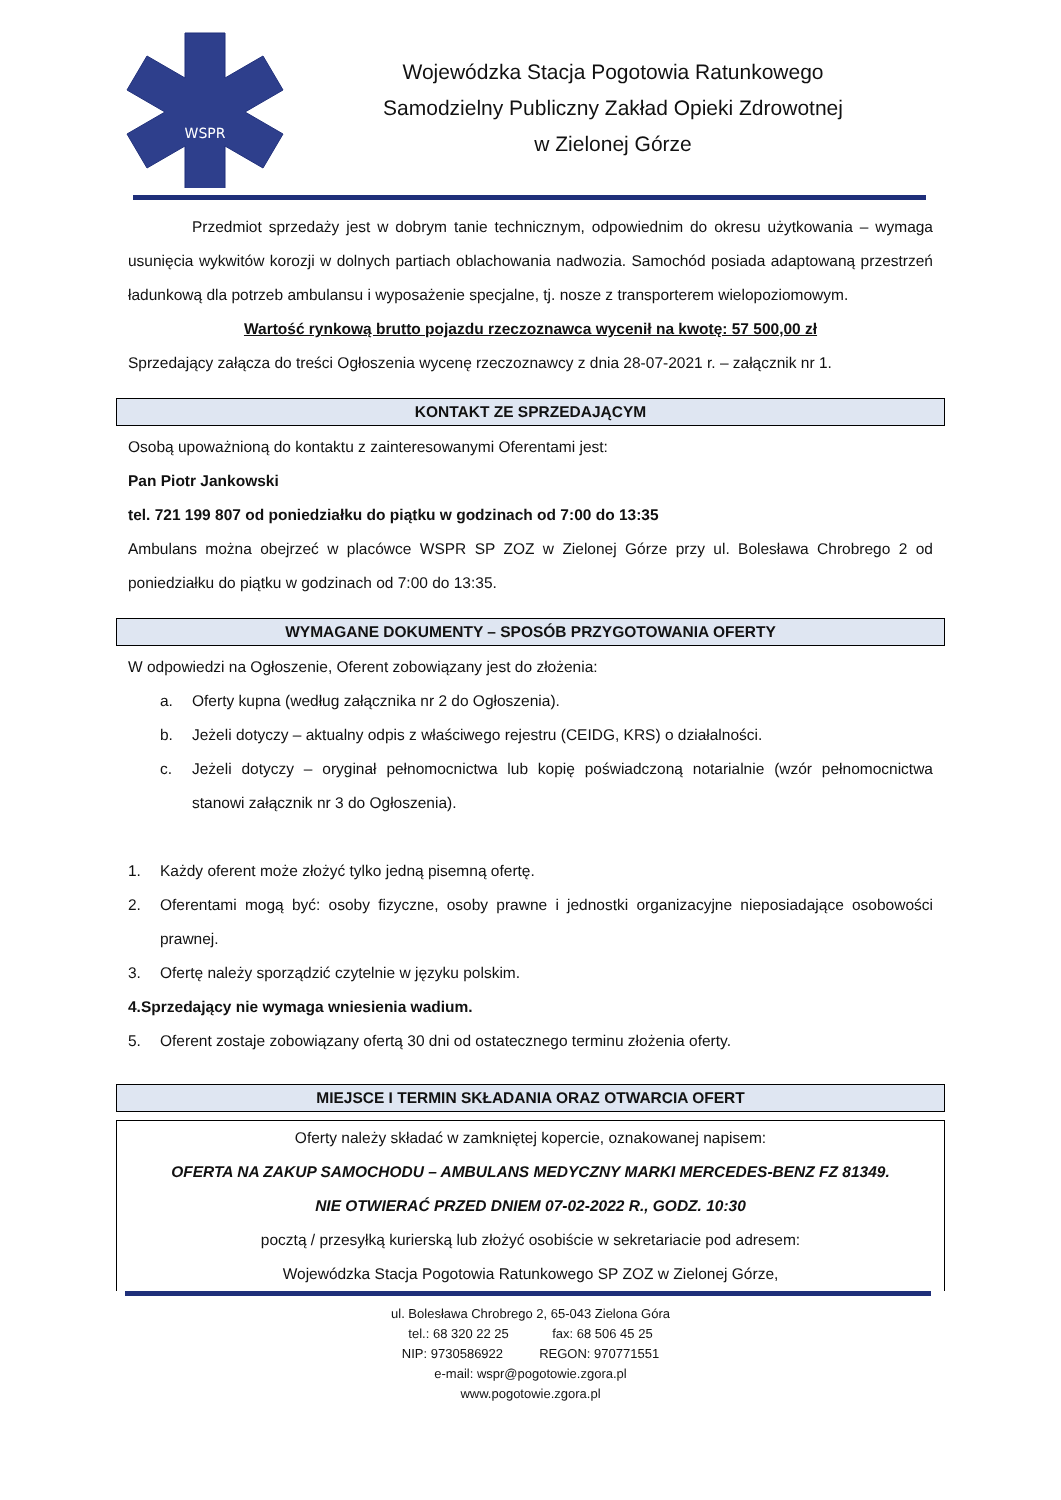WSPR
Wojewódzka Stacja Pogotowia Ratunkowego
Samodzielny Publiczny Zakład Opieki Zdrowotnej
w Zielonej Górze
Przedmiot sprzedaży jest w dobrym tanie technicznym, odpowiednim do okresu użytkowania – wymaga usunięcia wykwitów korozji w dolnych partiach oblachowania nadwozia. Samochód posiada adaptowaną przestrzeń ładunkową dla potrzeb ambulansu i wyposażenie specjalne, tj. nosze z transporterem wielopoziomowym.
Wartość rynkową brutto pojazdu rzeczoznawca wycenił na kwotę: 57 500,00 zł
Sprzedający załącza do treści Ogłoszenia wycenę rzeczoznawcy z dnia 28-07-2021 r. – załącznik nr 1.
KONTAKT ZE SPRZEDAJĄCYM
Osobą upoważnioną do kontaktu z zainteresowanymi Oferentami jest:
Pan Piotr Jankowski
tel. 721 199 807 od poniedziałku do piątku w godzinach od 7:00 do 13:35
Ambulans można obejrzeć w placówce WSPR SP ZOZ w Zielonej Górze przy ul. Bolesława Chrobrego 2 od poniedziałku do piątku w godzinach od 7:00 do 13:35.
WYMAGANE DOKUMENTY – SPOSÓB PRZYGOTOWANIA OFERTY
W odpowiedzi na Ogłoszenie, Oferent zobowiązany jest do złożenia:
a. Oferty kupna (według załącznika nr 2 do Ogłoszenia).
b. Jeżeli dotyczy – aktualny odpis z właściwego rejestru (CEIDG, KRS) o działalności.
c. Jeżeli dotyczy – oryginał pełnomocnictwa lub kopię poświadczoną notarialnie (wzór pełnomocnictwa stanowi załącznik nr 3 do Ogłoszenia).
1. Każdy oferent może złożyć tylko jedną pisemną ofertę.
2. Oferentami mogą być: osoby fizyczne, osoby prawne i jednostki organizacyjne nieposiadające osobowości prawnej.
3. Ofertę należy sporządzić czytelnie w języku polskim.
4. Sprzedający nie wymaga wniesienia wadium.
5. Oferent zostaje zobowiązany ofertą 30 dni od ostatecznego terminu złożenia oferty.
MIEJSCE I TERMIN SKŁADANIA ORAZ OTWARCIA OFERT
Oferty należy składać w zamkniętej kopercie, oznakowanej napisem:
OFERTA NA ZAKUP SAMOCHODU – AMBULANS MEDYCZNY MARKI MERCEDES-BENZ FZ 81349.
NIE OTWIERAĆ PRZED DNIEM 07-02-2022 R., GODZ. 10:30
pocztą / przesyłką kurierską lub złożyć osobiście w sekretariacie pod adresem:
Wojewódzka Stacja Pogotowia Ratunkowego SP ZOZ w Zielonej Górze,
ul. Bolesława Chrobrego 2, 65-043 Zielona Góra
tel.: 68 320 22 25 fax: 68 506 45 25
NIP: 9730586922 REGON: 970771551
e-mail: wspr@pogotowie.zgora.pl
www.pogotowie.zgora.pl